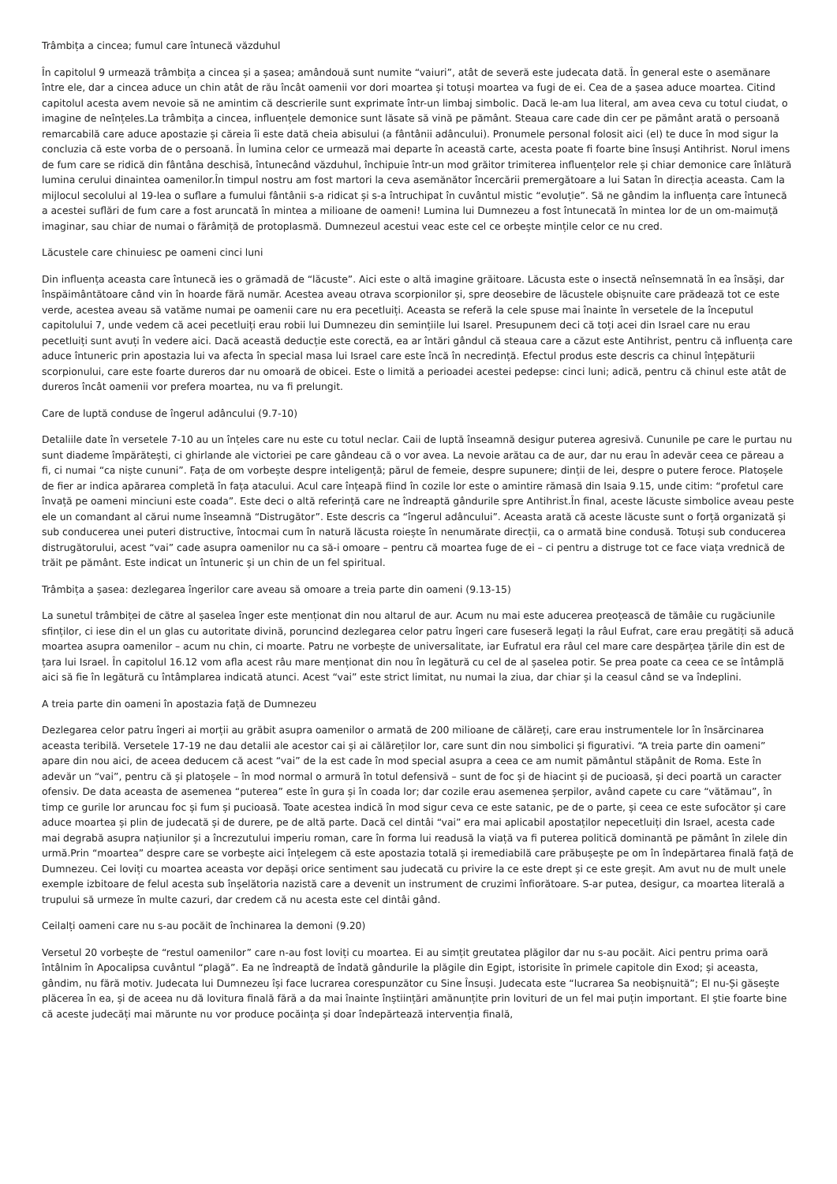Trâmbița a cincea; fumul care întunecă văzduhul
În capitolul 9 urmează trâmbița a cincea și a șasea; amândouă sunt numite “vaiuri”, atât de severă este judecata dată. În general este o asemănare între ele, dar a cincea aduce un chin atât de rău încât oamenii vor dori moartea și totuși moartea va fugi de ei. Cea de a șasea aduce moartea. Citind capitolul acesta avem nevoie să ne amintim că descrierile sunt exprimate într-un limbaj simbolic. Dacă le-am lua literal, am avea ceva cu totul ciudat, o imagine de neînțeles.La trâmbița a cincea, influențele demonice sunt lăsate să vină pe pământ. Steaua care cade din cer pe pământ arată o persoană remarcabilă care aduce apostazie și căreia îi este dată cheia abisului (a fântânii adâncului). Pronumele personal folosit aici (el) te duce în mod sigur la concluzia că este vorba de o persoană. În lumina celor ce urmează mai departe în această carte, acesta poate fi foarte bine însuși Antihrist. Norul imens de fum care se ridică din fântâna deschisă, întunecând văzduhul, închipuie într-un mod grăitor trimiterea influențelor rele și chiar demonice care înlătură lumina cerului dinaintea oamenilor.În timpul nostru am fost martori la ceva asemănător încercării premergătoare a lui Satan în direcția aceasta. Cam la mijlocul secolului al 19-lea o suflare a fumului fântânii s-a ridicat și s-a întruchipat în cuvântul mistic “evoluție”. Să ne gândim la influența care întunecă a acestei suflări de fum care a fost aruncată în mintea a milioane de oameni! Lumina lui Dumnezeu a fost întunecată în mintea lor de un om-maimuță imaginar, sau chiar de numai o fărâmiță de protoplasmă. Dumnezeul acestui veac este cel ce orbește mințile celor ce nu cred.
Lăcustele care chinuiesc pe oameni cinci luni
Din influența aceasta care întunecă ies o grămadă de “lăcuste”. Aici este o altă imagine grăitoare. Lăcusta este o insectă neînsemnată în ea însăși, dar înspăimântătoare când vin în hoarde fără număr. Acestea aveau otrava scorpionilor și, spre deosebire de lăcustele obișnuite care prădează tot ce este verde, acestea aveau să vatăme numai pe oamenii care nu era pecetluiți. Aceasta se referă la cele spuse mai înainte în versetele de la începutul capitolului 7, unde vedem că acei pecetluiți erau robii lui Dumnezeu din semințiile lui Isarel. Presupunem deci că toți acei din Israel care nu erau pecetluiți sunt avuți în vedere aici. Dacă această deducție este corectă, ea ar întări gândul că steaua care a căzut este Antihrist, pentru că influența care aduce întuneric prin apostazia lui va afecta în special masa lui Israel care este încă în necredință. Efectul produs este descris ca chinul înțepăturii scorpionului, care este foarte dureros dar nu omoară de obicei. Este o limită a perioadei acestei pedepse: cinci luni; adică, pentru că chinul este atât de dureros încât oamenii vor prefera moartea, nu va fi prelungit.
Care de luptă conduse de îngerul adâncului (9.7-10)
Detaliile date în versetele 7-10 au un înțeles care nu este cu totul neclar. Caii de luptă înseamnă desigur puterea agresivă. Cununile pe care le purtau nu sunt diademe împărătești, ci ghirlande ale victoriei pe care gândeau că o vor avea. La nevoie arătau ca de aur, dar nu erau în adevăr ceea ce păreau a fi, ci numai “ca niște cununi”. Fața de om vorbește despre inteligență; părul de femeie, despre supunere; dinții de lei, despre o putere feroce. Platoșele de fier ar indica apărarea completă în fața atacului. Acul care înțeapă fiind în cozile lor este o amintire rămasă din Isaia 9.15, unde citim: “profetul care învață pe oameni minciuni este coada”. Este deci o altă referință care ne îndreaptă gândurile spre Antihrist.În final, aceste lăcuste simbolice aveau peste ele un comandant al cărui nume înseamnă “Distrugător”. Este descris ca “îngerul adâncului”. Aceasta arată că aceste lăcuste sunt o forță organizată și sub conducerea unei puteri distructive, întocmai cum în natură lăcusta roiește în nenumărate direcții, ca o armată bine condusă. Totuși sub conducerea distrugătorului, acest “vai” cade asupra oamenilor nu ca să-i omoare – pentru că moartea fuge de ei – ci pentru a distruge tot ce face viața vrednică de trăit pe pământ. Este indicat un întuneric și un chin de un fel spiritual.
Trâmbița a șasea: dezlegarea îngerilor care aveau să omoare a treia parte din oameni (9.13-15)
La sunetul trâmbiței de către al șaselea înger este menționat din nou altarul de aur. Acum nu mai este aducerea preoțească de tămâie cu rugăciunile sfinților, ci iese din el un glas cu autoritate divină, poruncind dezlegarea celor patru îngeri care fuseseră legați la râul Eufrat, care erau pregătiți să aducă moartea asupra oamenilor – acum nu chin, ci moarte. Patru ne vorbește de universalitate, iar Eufratul era râul cel mare care despărțea țările din est de țara lui Israel. În capitolul 16.12 vom afla acest râu mare menționat din nou în legătură cu cel de al șaselea potir. Se prea poate ca ceea ce se întâmplă aici să fie în legătură cu întâmplarea indicată atunci. Acest “vai” este strict limitat, nu numai la ziua, dar chiar și la ceasul când se va îndeplini.
A treia parte din oameni în apostazia față de Dumnezeu
Dezlegarea celor patru îngeri ai morții au grăbit asupra oamenilor o armată de 200 milioane de călăreți, care erau instrumentele lor în însărcinarea aceasta teribilă. Versetele 17-19 ne dau detalii ale acestor cai și ai călăreților lor, care sunt din nou simbolici și figurativi. “A treia parte din oameni” apare din nou aici, de aceea deducem că acest “vai” de la est cade în mod special asupra a ceea ce am numit pământul stăpânit de Roma. Este în adevăr un “vai”, pentru că și platoșele – în mod normal o armură în totul defensivă – sunt de foc și de hiacint și de pucioasă, și deci poartă un caracter ofensiv. De data aceasta de asemenea “puterea” este în gura și în coada lor; dar cozile erau asemenea șerpilor, având capete cu care “vătămau”, în timp ce gurile lor aruncau foc și fum și pucioasă. Toate acestea indică în mod sigur ceva ce este satanic, pe de o parte, și ceea ce este sufocător și care aduce moartea și plin de judecată și de durere, pe de altă parte. Dacă cel dintâi “vai” era mai aplicabil apostaților nepecetluiți din Israel, acesta cade mai degrabă asupra națiunilor și a încrezutului imperiu roman, care în forma lui readusă la viață va fi puterea politică dominantă pe pământ în zilele din urmă.Prin “moartea” despre care se vorbește aici înțelegem că este apostazia totală și iremediabilă care prăbușește pe om în îndepărtarea finală față de Dumnezeu. Cei loviți cu moartea aceasta vor depăși orice sentiment sau judecată cu privire la ce este drept și ce este greșit. Am avut nu de mult unele exemple izbitoare de felul acesta sub înșelătoria nazistă care a devenit un instrument de cruzimi înfiorătoare. S-ar putea, desigur, ca moartea literală a trupului să urmeze în multe cazuri, dar credem că nu acesta este cel dintâi gând.
Ceilalți oameni care nu s-au pocăit de închinarea la demoni (9.20)
Versetul 20 vorbește de “restul oamenilor” care n-au fost loviți cu moartea. Ei au simțit greutatea plăgilor dar nu s-au pocăit. Aici pentru prima oară întâlnim în Apocalipsa cuvântul “plagă”. Ea ne îndreaptă de îndată gândurile la plăgile din Egipt, istorisite în primele capitole din Exod; și aceasta, gândim, nu fără motiv. Judecata lui Dumnezeu își face lucrarea corespunzător cu Sine Însuși. Judecata este “lucrarea Sa neobișnuită”; El nu-Și găsește plăcerea în ea, și de aceea nu dă lovitura finală fără a da mai înainte înștiințări amănunțite prin lovituri de un fel mai puțin important. El știe foarte bine că aceste judecăți mai mărunte nu vor produce pocăința și doar îndepărtează intervenția finală,